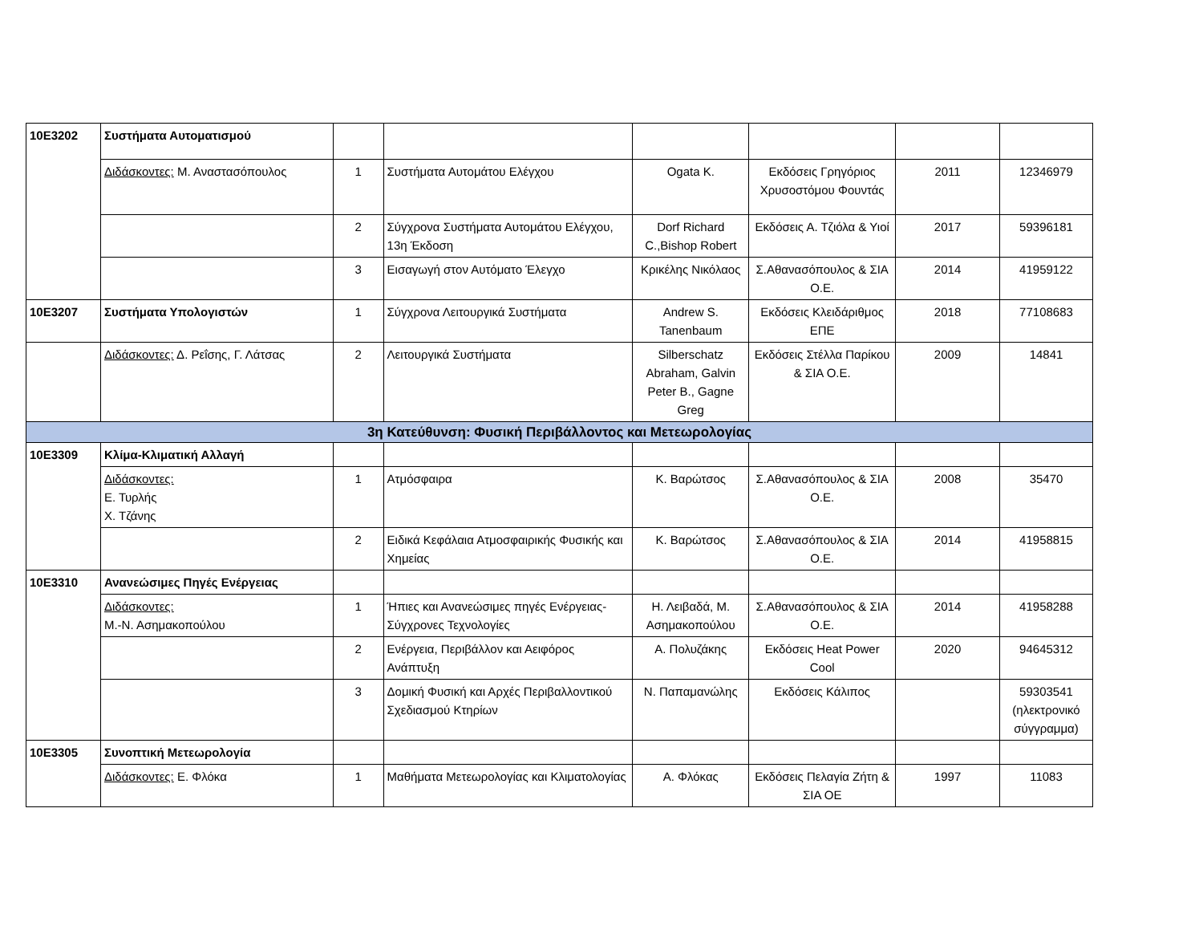| 10Ε3202 | Συστήματα Αυτοματισμού | | | | | | |
| | Διδάσκοντες: Μ. Αναστασόπουλος | 1 | Συστήματα Αυτομάτου Ελέγχου | Ogata K. | Εκδόσεις Γρηγόριος Χρυσοστόμου Φουντάς | 2011 | 12346979 |
| | | 2 | Σύγχρονα Συστήματα Αυτομάτου Ελέγχου, 13η Έκδοση | Dorf Richard C.,Bishop Robert | Εκδόσεις Α. Τζιόλα & Υιοί | 2017 | 59396181 |
| | | 3 | Εισαγωγή στον Αυτόματο Έλεγχο | Κρικέλης Νικόλαος | Σ.Αθανασόπουλος & ΣΙΑ Ο.Ε. | 2014 | 41959122 |
| 10Ε3207 | Συστήματα Υπολογιστών | 1 | Σύγχρονα Λειτουργικά Συστήματα | Andrew S. Tanenbaum | Εκδόσεις Κλειδάριθμος ΕΠΕ | 2018 | 77108683 |
| | Διδάσκοντες: Δ. Ρεΐσης, Γ. Λάτσας | 2 | Λειτουργικά Συστήματα | Silberschatz Abraham, Galvin Peter B., Gagne Greg | Εκδόσεις Στέλλα Παρίκου & ΣΙΑ Ο.Ε. | 2009 | 14841 |
| 3η Κατεύθυνση: Φυσική Περιβάλλοντος και Μετεωρολογίας | | | | | | | |
| 10Ε3309 | Κλίμα-Κλιματική Αλλαγή | | | | | | |
| | Διδάσκοντες: Ε. Τυρλής Χ. Τζάνης | 1 | Ατμόσφαιρα | Κ. Βαρώτσος | Σ.Αθανασόπουλος & ΣΙΑ Ο.Ε. | 2008 | 35470 |
| | | 2 | Ειδικά Κεφάλαια Ατμοσφαιρικής Φυσικής και Χημείας | Κ. Βαρώτσος | Σ.Αθανασόπουλος & ΣΙΑ Ο.Ε. | 2014 | 41958815 |
| 10Ε3310 | Ανανεώσιμες Πηγές Ενέργειας | | | | | | |
| | Διδάσκοντες: Μ.-Ν. Ασημακοπούλου | 1 | Ήπιες και Ανανεώσιμες πηγές Ενέργειας-Σύγχρονες Τεχνολογίες | Η. Λειβαδά, Μ. Ασημακοπούλου | Σ.Αθανασόπουλος & ΣΙΑ Ο.Ε. | 2014 | 41958288 |
| | | 2 | Ενέργεια, Περιβάλλον και Αειφόρος Ανάπτυξη | Α. Πολυζάκης | Εκδόσεις Heat Power Cool | 2020 | 94645312 |
| | | 3 | Δομική Φυσική και Αρχές Περιβαλλοντικού Σχεδιασμού Κτηρίων | Ν. Παπαμανώλης | Εκδόσεις Κάλιπος | | 59303541 (ηλεκτρονικό σύγγραμμα) |
| 10Ε3305 | Συνοπτική Μετεωρολογία | | | | | | |
| | Διδάσκοντες: Ε. Φλόκα | 1 | Μαθήματα Μετεωρολογίας και Κλιματολογίας | Α. Φλόκας | Εκδόσεις Πελαγία Ζήτη & ΣΙΑ ΟΕ | 1997 | 11083 |